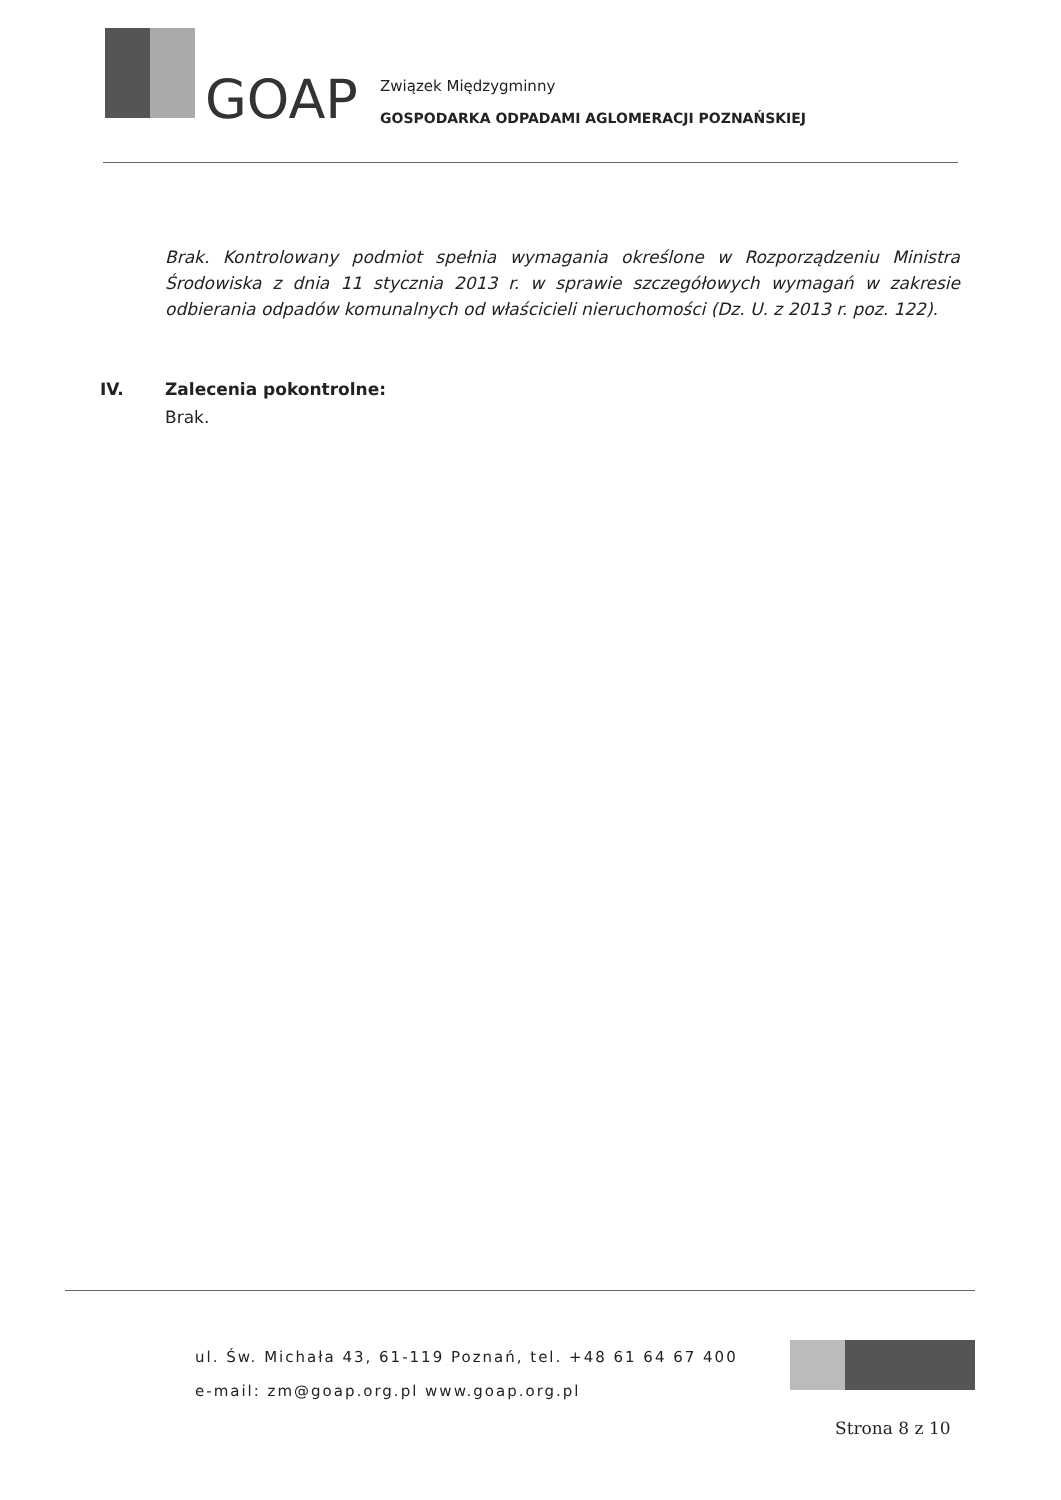GOAP
Związek Międzygminny
GOSPODARKA ODPADAMI AGLOMERACJI POZNAŃSKIEJ
Brak. Kontrolowany podmiot spełnia wymagania określone w Rozporządzeniu Ministra Środowiska z dnia 11 stycznia 2013 r. w sprawie szczegółowych wymagań w zakresie odbierania odpadów komunalnych od właścicieli nieruchomości (Dz. U. z 2013 r. poz. 122).
IV. Zalecenia pokontrolne:
Brak.
ul. Św. Michała 43, 61-119 Poznań, tel. +48 61 64 67 400
e-mail: zm@goap.org.pl www.goap.org.pl
Strona 8 z 10